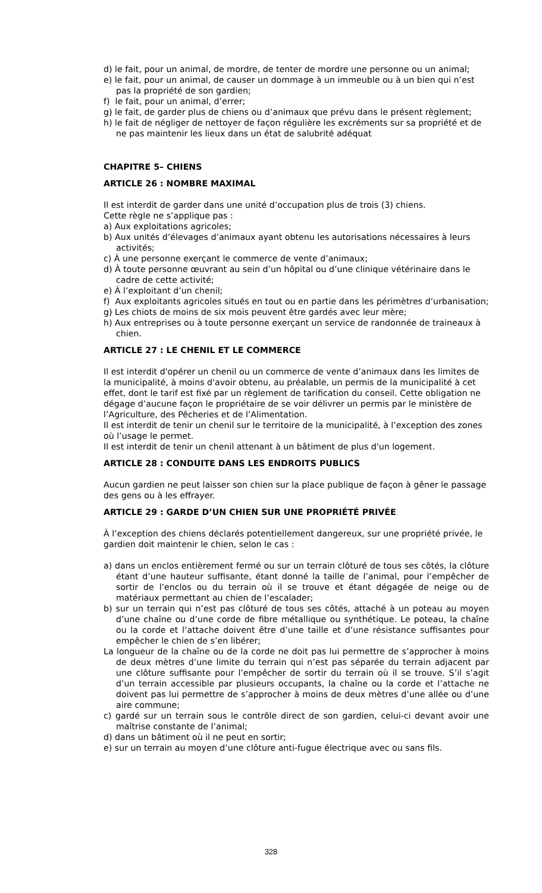d) le fait, pour un animal, de mordre, de tenter de mordre une personne ou un animal;
e) le fait, pour un animal, de causer un dommage à un immeuble ou à un bien qui n’est pas la propriété de son gardien;
f) le fait, pour un animal, d’errer;
g) le fait, de garder plus de chiens ou d’animaux que prévu dans le présent règlement;
h) le fait de négliger de nettoyer de façon régulière les excréments sur sa propriété et de ne pas maintenir les lieux dans un état de salubrité adéquat
CHAPITRE 5– CHIENS
ARTICLE 26 : NOMBRE MAXIMAL
Il est interdit de garder dans une unité d’occupation plus de trois (3) chiens.
Cette règle ne s’applique pas :
a) Aux exploitations agricoles;
b) Aux unités d’élevages d’animaux ayant obtenu les autorisations nécessaires à leurs activités;
c) À une personne exerçant le commerce de vente d’animaux;
d) À toute personne œuvrant au sein d’un hôpital ou d’une clinique vétérinaire dans le cadre de cette activité;
e) À l’exploitant d’un chenil;
f) Aux exploitants agricoles situés en tout ou en partie dans les périmètres d’urbanisation;
g) Les chiots de moins de six mois peuvent être gardés avec leur mère;
h) Aux entreprises ou à toute personne exerçant un service de randonnée de traineaux à chien.
ARTICLE 27 : LE CHENIL ET LE COMMERCE
Il est interdit d'opérer un chenil ou un commerce de vente d’animaux dans les limites de la municipalité, à moins d'avoir obtenu, au préalable, un permis de la municipalité à cet effet, dont le tarif est fixé par un règlement de tarification du conseil. Cette obligation ne dégage d’aucune façon le propriétaire de se voir délivrer un permis par le ministère de l’Agriculture, des Pêcheries et de l’Alimentation.
Il est interdit de tenir un chenil sur le territoire de la municipalité, à l’exception des zones où l’usage le permet.
Il est interdit de tenir un chenil attenant à un bâtiment de plus d'un logement.
ARTICLE 28 : CONDUITE DANS LES ENDROITS PUBLICS
Aucun gardien ne peut laisser son chien sur la place publique de façon à gêner le passage des gens ou à les effrayer.
ARTICLE 29 : GARDE D’UN CHIEN SUR UNE PROPRIÉTÉ PRIVÉE
À l’exception des chiens déclarés potentiellement dangereux, sur une propriété privée, le gardien doit maintenir le chien, selon le cas :
a) dans un enclos entièrement fermé ou sur un terrain clôturé de tous ses côtés, la clôture étant d’une hauteur suffisante, étant donné la taille de l’animal, pour l’empêcher de sortir de l’enclos ou du terrain où il se trouve et étant dégagée de neige ou de matériaux permettant au chien de l’escalader;
b) sur un terrain qui n’est pas clôturé de tous ses côtés, attaché à un poteau au moyen d’une chaîne ou d’une corde de fibre métallique ou synthétique. Le poteau, la chaîne ou la corde et l’attache doivent être d’une taille et d’une résistance suffisantes pour empêcher le chien de s’en libérer;
La longueur de la chaîne ou de la corde ne doit pas lui permettre de s’approcher à moins de deux mètres d’une limite du terrain qui n’est pas séparée du terrain adjacent par une clôture suffisante pour l’empêcher de sortir du terrain où il se trouve. S’il s’agit d’un terrain accessible par plusieurs occupants, la chaîne ou la corde et l’attache ne doivent pas lui permettre de s’approcher à moins de deux mètres d’une allée ou d’une aire commune;
c) gardé sur un terrain sous le contrôle direct de son gardien, celui-ci devant avoir une maîtrise constante de l’animal;
d) dans un bâtiment où il ne peut en sortir;
e) sur un terrain au moyen d’une clôture anti-fugue électrique avec ou sans fils.
328